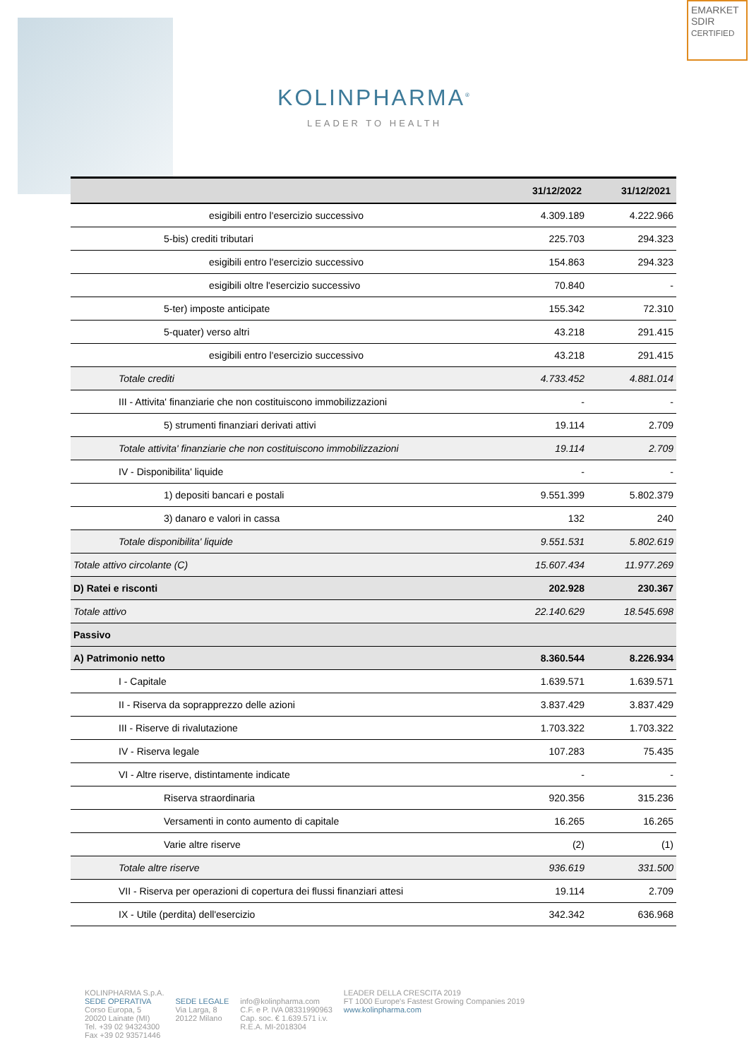EMARKET SDIR
CERTIFIED
KOLINPHARMA<sup>®</sup>
LEADER TO HEALTH
| | 31/12/2022 | 31/12/2021 |
| --- | --- | --- |
| esigibili entro l'esercizio successivo | 4.309.189 | 4.222.966 |
| 5-bis) crediti tributari | 225.703 | 294.323 |
| esigibili entro l'esercizio successivo | 154.863 | 294.323 |
| esigibili oltre l'esercizio successivo | 70.840 | - |
| 5-ter) imposte anticipate | 155.342 | 72.310 |
| 5-quater) verso altri | 43.218 | 291.415 |
| esigibili entro l'esercizio successivo | 43.218 | 291.415 |
| Totale crediti | 4.733.452 | 4.881.014 |
| III - Attivita' finanziarie che non costituiscono immobilizzazioni | - | - |
| 5) strumenti finanziari derivati attivi | 19.114 | 2.709 |
| Totale attivita' finanziarie che non costituiscono immobilizzazioni | 19.114 | 2.709 |
| IV - Disponibilita' liquide | - | - |
| 1) depositi bancari e postali | 9.551.399 | 5.802.379 |
| 3) danaro e valori in cassa | 132 | 240 |
| Totale disponibilita' liquide | 9.551.531 | 5.802.619 |
| Totale attivo circolante (C) | 15.607.434 | 11.977.269 |
| D) Ratei e risconti | 202.928 | 230.367 |
| Totale attivo | 22.140.629 | 18.545.698 |
| Passivo | | |
| A) Patrimonio netto | 8.360.544 | 8.226.934 |
| I - Capitale | 1.639.571 | 1.639.571 |
| II - Riserva da soprapprezzo delle azioni | 3.837.429 | 3.837.429 |
| III - Riserve di rivalutazione | 1.703.322 | 1.703.322 |
| IV - Riserva legale | 107.283 | 75.435 |
| VI - Altre riserve, distintamente indicate | - | - |
| Riserva straordinaria | 920.356 | 315.236 |
| Versamenti in conto aumento di capitale | 16.265 | 16.265 |
| Varie altre riserve | (2) | (1) |
| Totale altre riserve | 936.619 | 331.500 |
| VII - Riserva per operazioni di copertura dei flussi finanziari attesi | 19.114 | 2.709 |
| IX - Utile (perdita) dell'esercizio | 342.342 | 636.968 |
KOLINPHARMA S.p.A.
SEDE OPERATIVA
Corso Europa, 5
20020 Lainate (MI)
Tel. +39 02 94324300
Fax +39 02 93571446
SEDE LEGALE
Via Larga, 8
20122 Milano
info@kolinpharma.com
C.F. e P. IVA 08331990963
Cap. soc. € 1.639.571 i.v.
R.E.A. MI-2018304
LEADER DELLA CRESCITA 2019
FT 1000 Europe's Fastest Growing Companies 2019
www.kolinpharma.com